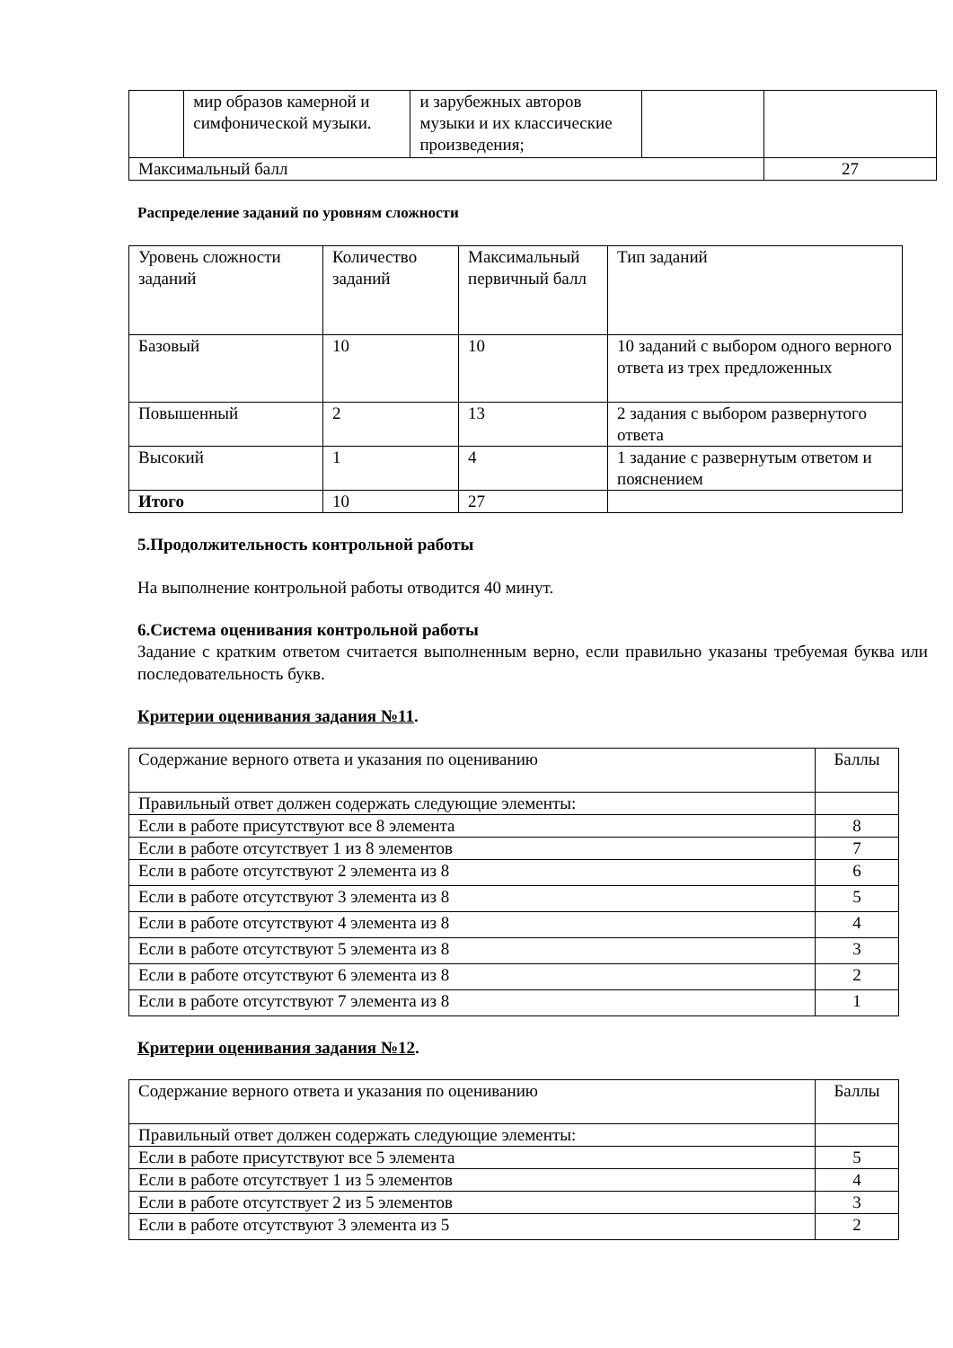| | мир образов камерной и симфонической музыки. | и зарубежных авторов музыки и их классические произведения; | | |
| Максимальный балл | | | | 27 |
Распределение заданий по уровням сложности
| Уровень сложности заданий | Количество заданий | Максимальный первичный балл | Тип заданий |
| --- | --- | --- | --- |
| Базовый | 10 | 10 | 10 заданий с выбором одного верного ответа из трех предложенных |
| Повышенный | 2 | 13 | 2 задания с выбором развернутого ответа |
| Высокий | 1 | 4 | 1 задание с развернутым ответом и пояснением |
| Итого | 10 | 27 | |
5.Продолжительность контрольной работы
На выполнение контрольной работы отводится 40 минут.
6.Система оценивания контрольной работы
Задание с кратким ответом считается выполненным верно, если правильно указаны требуемая буква или последовательность букв.
Критерии оценивания задания №11.
| Содержание верного ответа и указания по оцениванию | Баллы |
| --- | --- |
| Правильный ответ должен содержать следующие элементы: | |
| Если в работе присутствуют все 8 элемента | 8 |
| Если в работе отсутствует 1 из 8 элементов | 7 |
| Если в работе отсутствуют 2 элемента из 8 | 6 |
| Если в работе отсутствуют 3 элемента из 8 | 5 |
| Если в работе отсутствуют 4 элемента из 8 | 4 |
| Если в работе отсутствуют 5 элемента из 8 | 3 |
| Если в работе отсутствуют 6 элемента из 8 | 2 |
| Если в работе отсутствуют 7 элемента из 8 | 1 |
Критерии оценивания задания №12.
| Содержание верного ответа и указания по оцениванию | Баллы |
| --- | --- |
| Правильный ответ должен содержать следующие элементы: | |
| Если в работе присутствуют все 5 элемента | 5 |
| Если в работе отсутствует 1 из 5 элементов | 4 |
| Если в работе отсутствует 2 из 5 элементов | 3 |
| Если в работе отсутствуют 3 элемента из 5 | 2 |